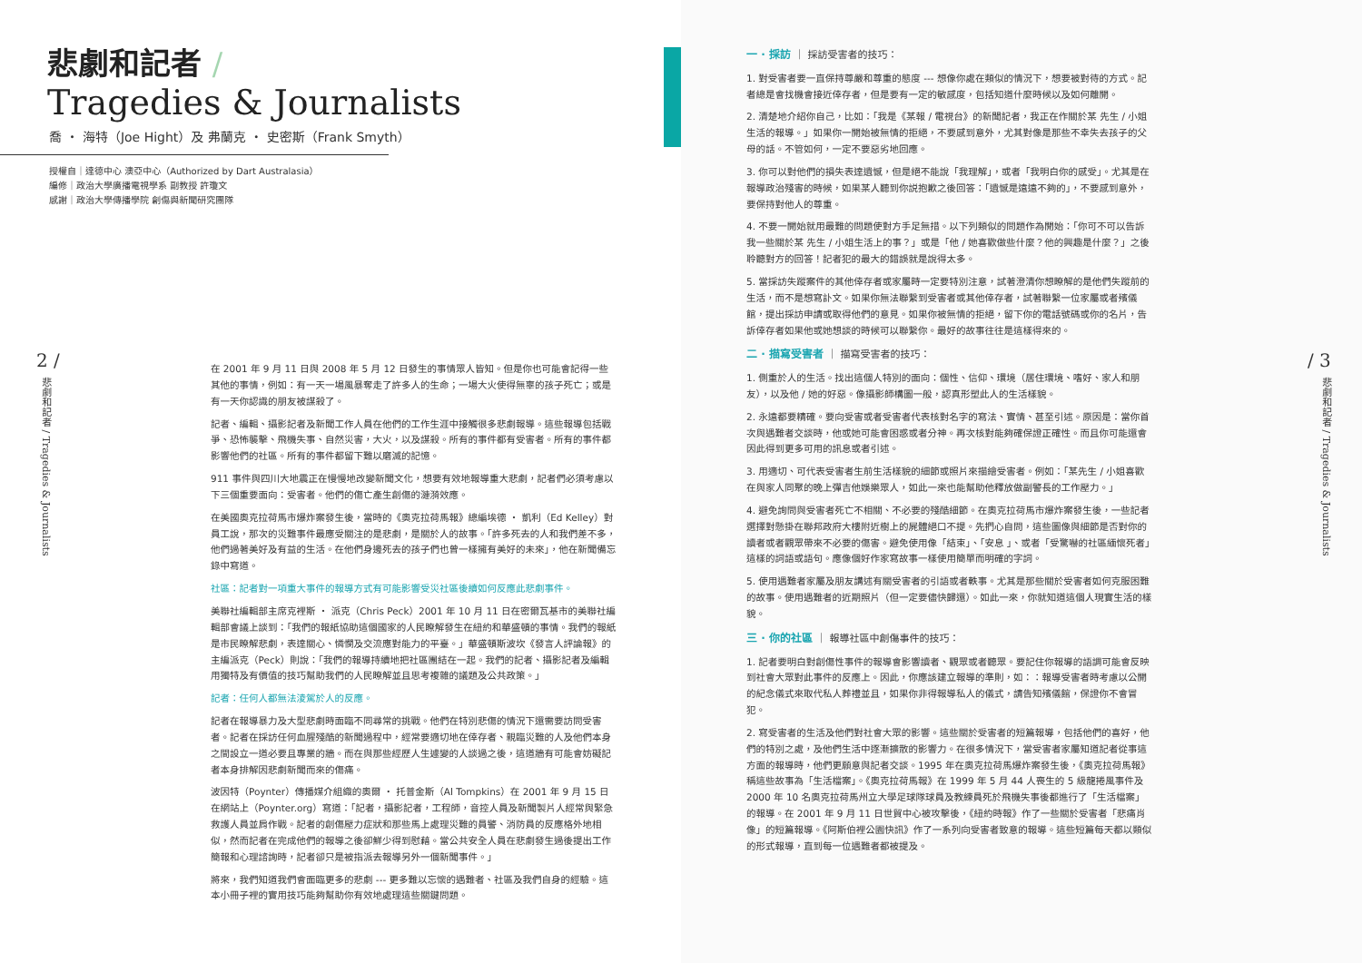悲劇和記者 /
Tragedies & Journalists
喬 ・ 海特（Joe Hight）及 弗蘭克 ・ 史密斯（Frank Smyth）
授權自｜達德中心 澳亞中心（Authorized by Dart Australasia）
編修｜政治大學廣播電視學系 副教授 許瓊文
感謝｜政治大學傳播學院 創傷與新聞研究團隊
2 /
悲劇和記者 / Tragedies & Journalists
在 2001 年 9 月 11 日與 2008 年 5 月 12 日發生的事情眾人皆知。但是你也可能會記得一些其他的事情，例如：有一天一場風暴奪走了許多人的生命；一場大火使得無辜的孩子死亡；或是有一天你認識的朋友被謀殺了。
記者、編輯、攝影記者及新聞工作人員在他們的工作生涯中接觸很多悲劇報導。這些報導包括戰爭、恐怖襲擊、飛機失事、自然災害，大火，以及謀殺。所有的事件都有受害者。所有的事件都影響他們的社區。所有的事件都留下難以磨滅的記憶。
911 事件與四川大地震正在慢慢地改變新聞文化，想要有效地報導重大悲劇，記者們必須考慮以下三個重要面向：受害者。他們的傷亡產生創傷的漣漪效應。
在美國奧克拉荷馬市爆炸案發生後，當時的《奧克拉荷馬報》總編埃德 ・ 凱利（Ed Kelley）對員工說，那次的災難事件最應受關注的是悲劇，是關於人的故事。「許多死去的人和我們差不多，他們過著美好及有益的生活。在他們身邊死去的孩子們也曾一樣擁有美好的未來」，他在新聞備忘錄中寫道。
社區：記者對一項重大事件的報導方式有可能影響受災社區後續如何反應此悲劇事件。
美聯社編輯部主席克裡斯 ・ 派克（Chris Peck）2001 年 10 月 11 日在密爾瓦基市的美聯社編輯部會議上談到：「我們的報紙協助這個國家的人民瞭解發生在紐約和華盛頓的事情。我們的報紙是市民瞭解悲劇，表達關心、憐憫及交流應對能力的平臺。」華盛頓斯波坎《發言人評論報》的主編派克（Peck）則說：「我們的報導持續地把社區團結在一起。我們的記者、攝影記者及編輯用獨特及有價值的技巧幫助我們的人民瞭解並且思考複雜的議題及公共政策。」
記者：任何人都無法淩駕於人的反應。
記者在報導暴力及大型悲劇時面臨不同尋常的挑戰。他們在特別悲傷的情況下還需要訪問受害者。記者在採訪任何血腥殘酷的新聞過程中，經常要適切地在倖存者、親臨災難的人及他們本身之間設立一道必要且專業的牆。而在與那些經歷人生遽變的人談過之後，這道牆有可能會妨礙記者本身排解因悲劇新聞而來的傷痛。
波因特（Poynter）傳播媒介組織的奧爾 ・ 托普金斯（Al Tompkins）在 2001 年 9 月 15 日在網站上（Poynter.org）寫道：「記者，攝影記者，工程師，音控人員及新聞製片人經常與緊急救護人員並肩作戰。記者的創傷壓力症狀和那些馬上處理災難的員警、消防員的反應格外地相似，然而記者在完成他們的報導之後卻鮮少得到慰藉。當公共安全人員在悲劇發生過後提出工作簡報和心理諮詢時，記者卻只是被指派去報導另外一個新聞事件。」
將來，我們知道我們會面臨更多的悲劇 --- 更多難以忘懷的遇難者、社區及我們自身的經驗。這本小冊子裡的實用技巧能夠幫助你有效地處理這些關鍵問題。
一 · 採訪 ｜ 採訪受害者的技巧：
1. 對受害者要一直保持尊嚴和尊重的態度 --- 想像你處在類似的情況下，想要被對待的方式。記者總是會找機會接近倖存者，但是要有一定的敏感度，包括知道什麼時候以及如何離開。
2. 清楚地介紹你自己，比如：「我是《某報 / 電視台》的新聞記者，我正在作關於某 先生 / 小姐生活的報導。」如果你一開始被無情的拒絕，不要感到意外，尤其對像是那些不幸失去孩子的父母的話。不管如何，一定不要惡劣地回應。
3. 你可以對他們的損失表達遺憾，但是絕不能說「我理解」，或者「我明白你的感受」。尤其是在報導政治殘害的時候，如果某人聽到你説抱歉之後回答：「遺憾是遠遠不夠的」，不要感到意外，要保持對他人的尊重。
4. 不要一開始就用最難的問題使對方手足無措。以下列類似的問題作為開始：「你可不可以告訴我一些關於某 先生 / 小姐生活上的事？」或是「他 / 她喜歡做些什麼？他的興趣是什麼？」之後聆聽對方的回答！記者犯的最大的錯誤就是說得太多。
5. 當採訪失蹤案件的其他倖存者或家屬時一定要特別注意，試著澄清你想瞭解的是他們失蹤前的生活，而不是想寫訃文。如果你無法聯繫到受害者或其他倖存者，試著聯繫一位家屬或者殯儀館，提出採訪申請或取得他們的意見。如果你被無情的拒絕，留下你的電話號碼或你的名片，告訴倖存者如果他或她想談的時候可以聯繫你。最好的故事往往是這樣得來的。
二 · 描寫受害者 ｜ 描寫受害者的技巧：
1. 側重於人的生活。找出這個人特別的面向：個性、信仰、環境（居住環境、嗜好、家人和朋友），以及他 / 她的好惡。像攝影師構圖一般，認真形塑此人的生活樣貌。
2. 永遠都要精確。要向受害或者受害者代表核對名字的寫法、實情、甚至引述。原因是：當你首次與遇難者交談時，他或她可能會困惑或者分神。再次核對能夠確保證正確性。而且你可能還會因此得到更多可用的訊息或者引述。
3. 用適切、可代表受害者生前生活樣貌的細節或照片來描繪受害者。例如：「某先生 / 小姐喜歡在與家人同聚的晚上彈吉他娛樂眾人，如此一來也能幫助他釋放做副警長的工作壓力。」
4. 避免詢問與受害者死亡不相關、不必要的殘酷細節。在奧克拉荷馬市爆炸案發生後，一些記者選擇對懸掛在聯邦政府大樓附近樹上的屍體絕口不提。先捫心自問，這些圖像與細節是否對你的讀者或者觀眾帶來不必要的傷害。避免使用像「結束」、「安息 」、或者「受驚嚇的社區緬懷死者」這樣的詞語或語句。應像個好作家寫故事一樣使用簡單而明確的字詞。
5. 使用遇難者家屬及朋友講述有關受害者的引語或者軼事。尤其是那些關於受害者如何克服困難的故事。使用遇難者的近期照片（但一定要儘快歸還）。如此一來，你就知道這個人現實生活的樣貌。
三 · 你的社區 ｜ 報導社區中創傷事件的技巧：
1. 記者要明白對創傷性事件的報導會影響讀者、觀眾或者聽眾。要記住你報導的語調可能會反映到社會大眾對此事件的反應上。因此，你應該建立報導的準則，如：：報導受害者時考慮以公開的紀念儀式來取代私人葬禮並且，如果你非得報導私人的儀式，請告知殯儀館，保證你不會冒犯。
2. 寫受害者的生活及他們對社會大眾的影響。這些關於受害者的短篇報導，包括他們的喜好，他們的特別之處，及他們生活中逐漸擴散的影響力。在很多情況下，當受害者家屬知道記者從事這方面的報導時，他們更願意與記者交談。1995 年在奧克拉荷馬爆炸案發生後，《奧克拉荷馬報》稱這些故事為「生活檔案」。《奧克拉荷馬報》在 1999 年 5 月 44 人喪生的 5 級龍捲風事件及 2000 年 10 名奧克拉荷馬州立大學足球隊球員及教練員死於飛機失事後都進行了「生活檔案」的報導。在 2001 年 9 月 11 日世貿中心被攻擊後，《紐約時報》作了一些關於受害者「悲痛肖像」的短篇報導。《阿斯伯裡公園快訊》作了一系列向受害者致意的報導。這些短篇每天都以類似的形式報導，直到每一位遇難者都被提及。
/ 3
悲劇和記者 / Tragedies & Journalists